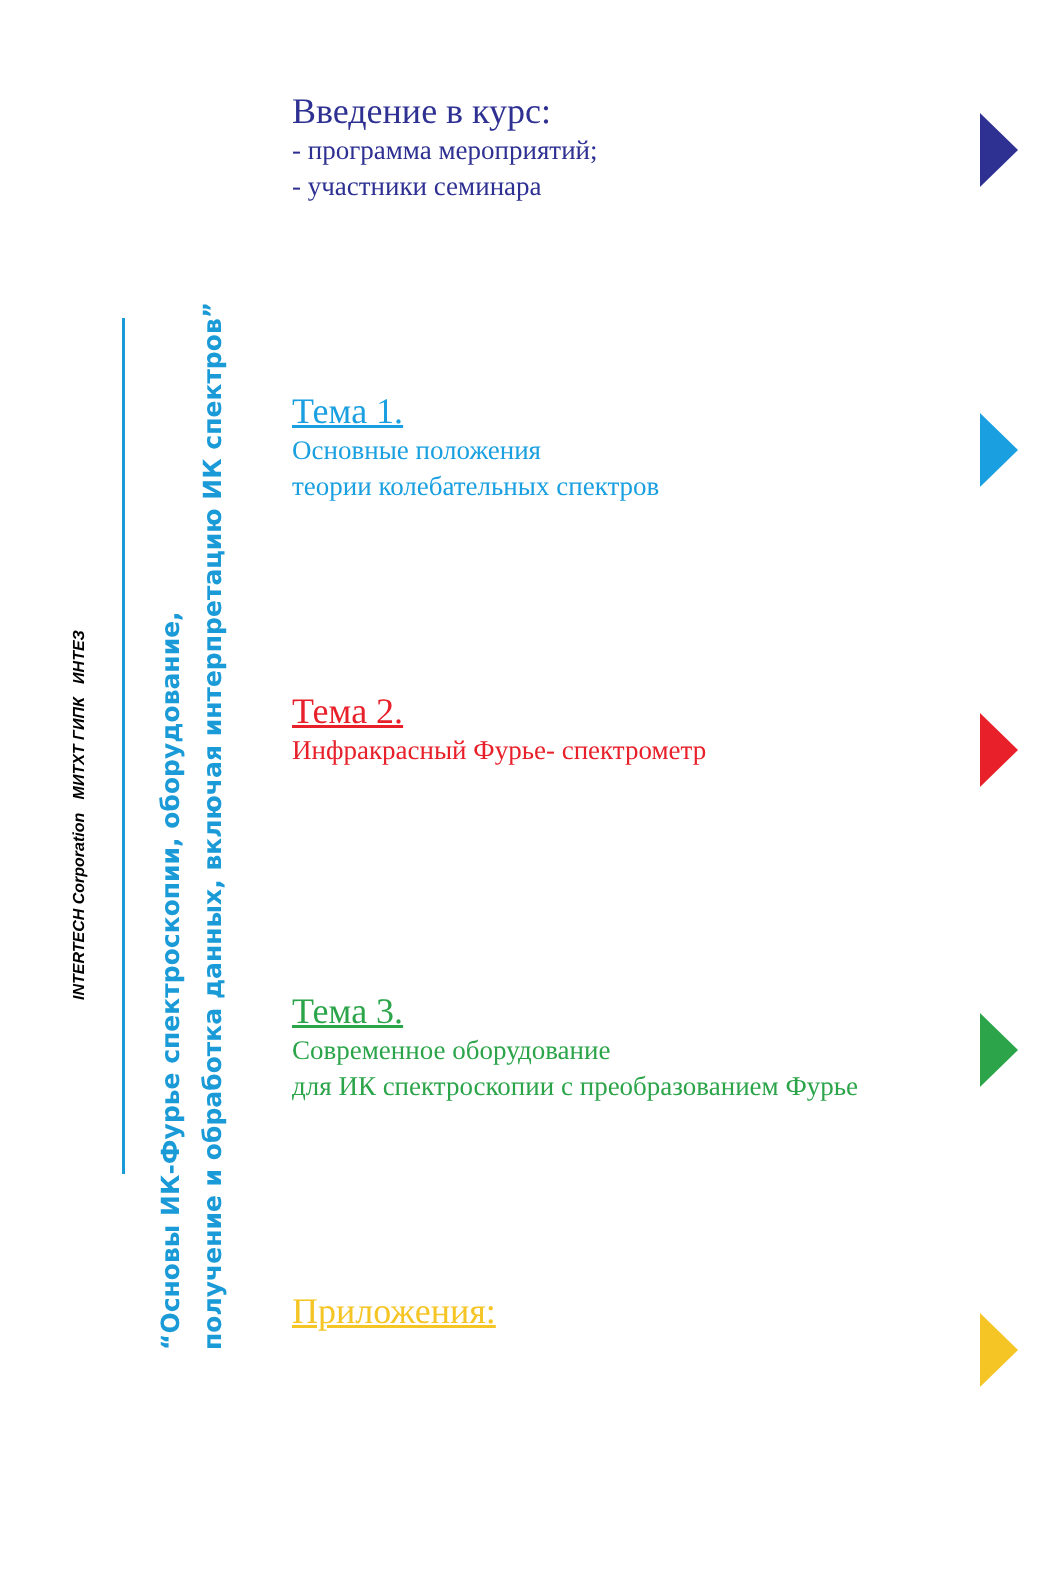INTERTECH Corporation МИТХТ ГИПК ИНТЕЗ
“Основы ИК-Фурье спектроскопии, оборудование,
получение и обработка данных, включая интерпретацию ИК спектров”
Введение в курс:
- программа мероприятий;
- участники семинара
Тема 1.
Основные положения
теории колебательных спектров
Тема 2.
Инфракрасный Фурье- спектрометр
Тема 3.
Современное оборудование
для ИК спектроскопии с преобразованием Фурье
Приложения: